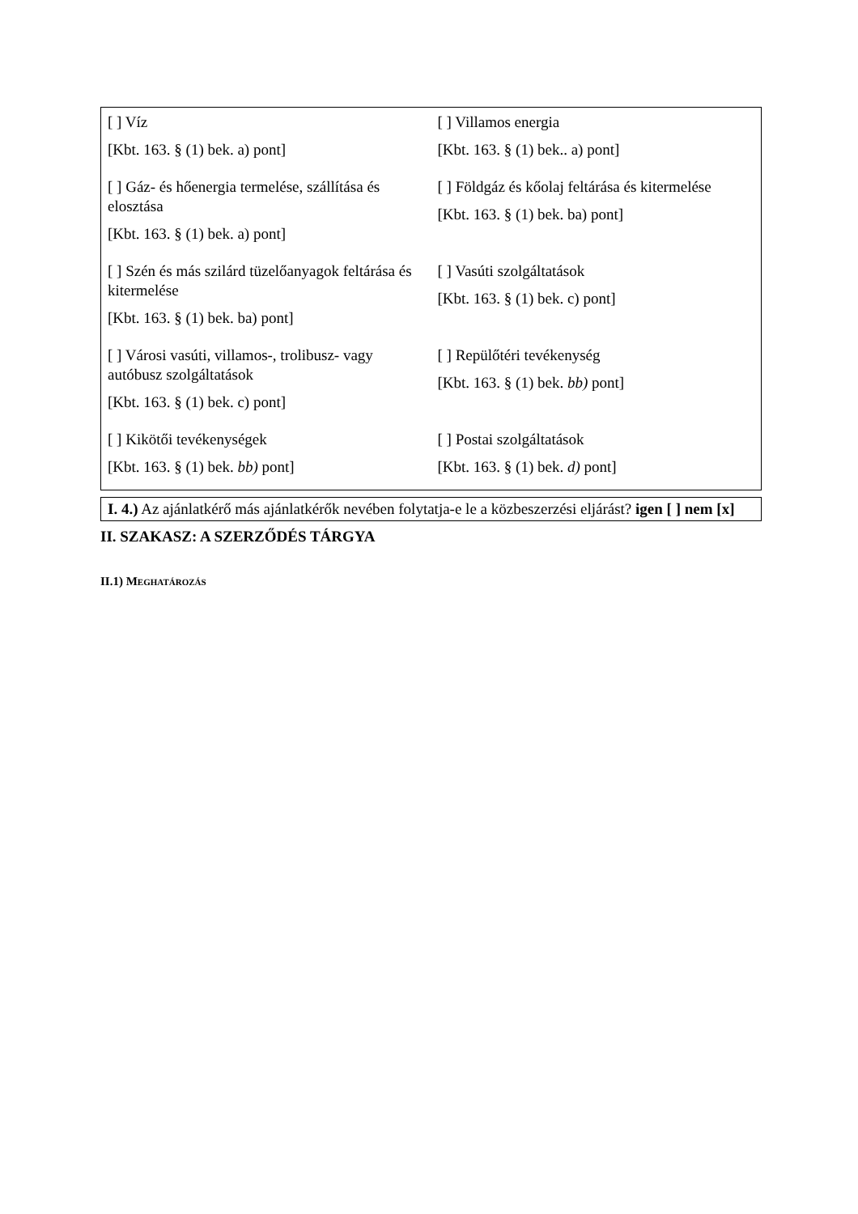| [ ] Víz [Kbt. 163. § (1) bek. a) pont] | [ ] Villamos energia [Kbt. 163. § (1) bek.. a) pont] |
| [ ] Gáz- és hőenergia termelése, szállítása és elosztása [Kbt. 163. § (1) bek. a) pont] | [ ] Földgáz és kőolaj feltárása és kitermelése [Kbt. 163. § (1) bek. ba) pont] |
| [ ] Szén és más szilárd tüzelőanyagok feltárása és kitermelése [Kbt. 163. § (1) bek. ba) pont] | [ ] Vasúti szolgáltatások [Kbt. 163. § (1) bek. c) pont] |
| [ ] Városi vasúti, villamos-, trolibusz- vagy autóbusz szolgáltatások [Kbt. 163. § (1) bek. c) pont] | [ ] Repülőtéri tevékenység [Kbt. 163. § (1) bek. bb) pont] |
| [ ] Kikötői tevékenységek [Kbt. 163. § (1) bek. bb) pont] | [ ] Postai szolgáltatások [Kbt. 163. § (1) bek. d) pont] |
I. 4.) Az ajánlatkérő más ajánlatkérők nevében folytatja-e le a közbeszerzési eljárást? igen [ ] nem [x]
II. SZAKASZ: A SZERZŐDÉS TÁRGYA
II.1) MEGHATÁROZÁS